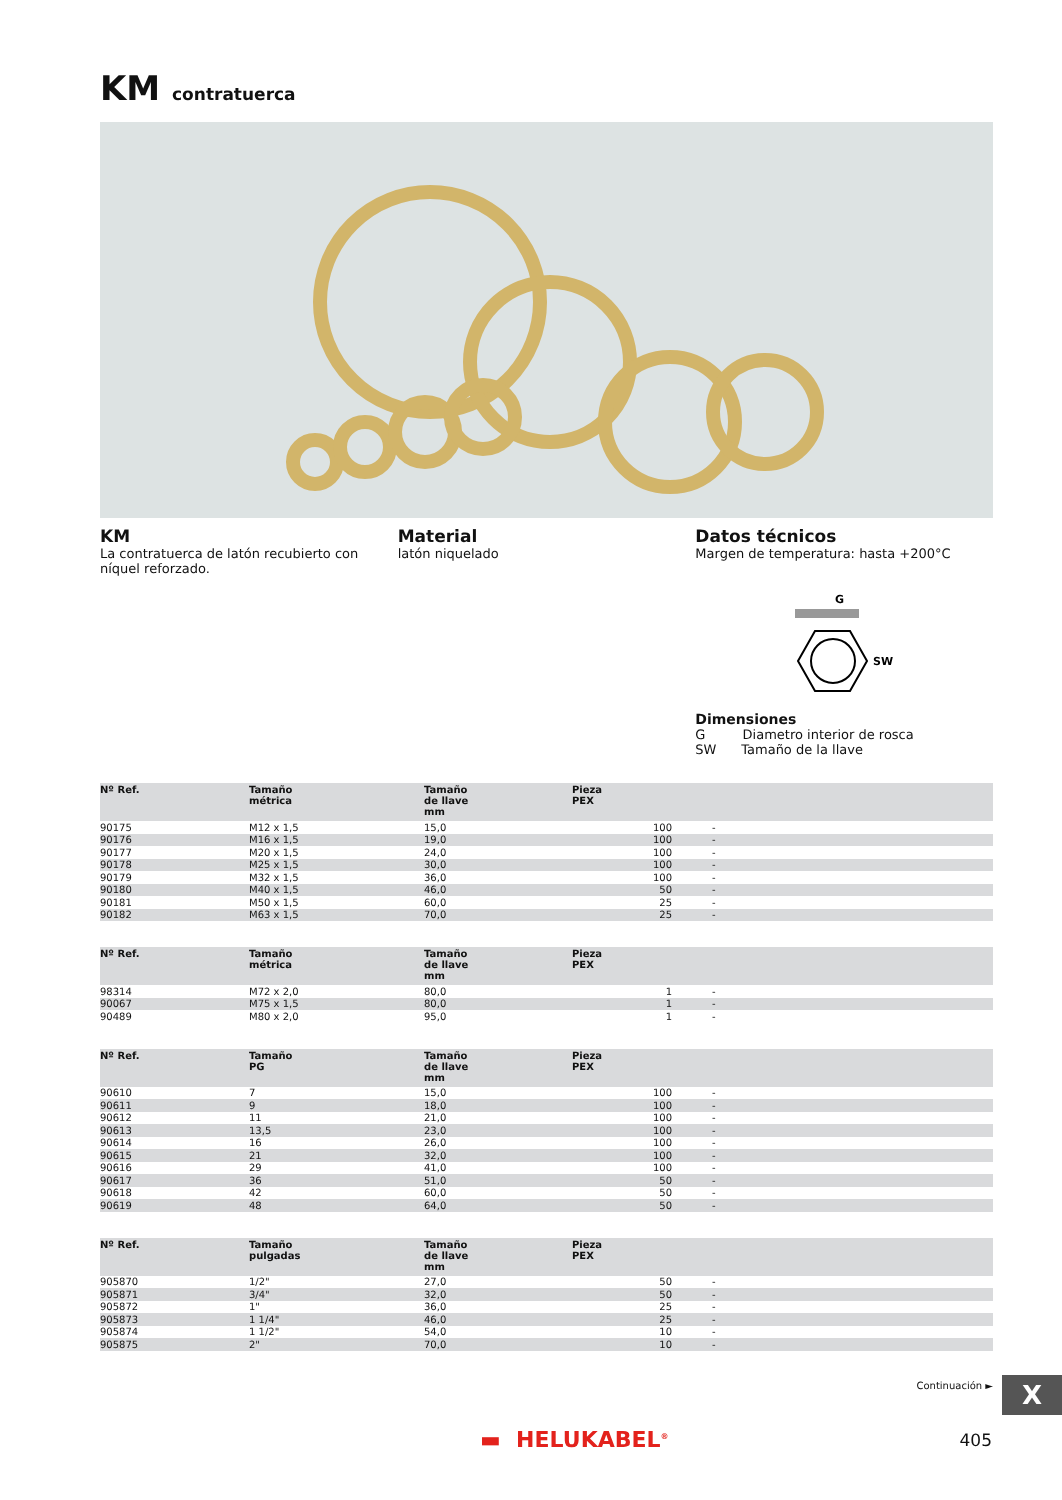KM contratuerca
KM
La contratuerca de latón recubierto con níquel reforzado.
Material
latón niquelado
Datos técnicos
Margen de temperatura: hasta +200°C
G
SW
Dimensiones
G Diametro interior de rosca
SW Tamaño de la llave
| Nº Ref. | Tamaño métrica | Tamaño de llave mm | Pieza PEX | |
| --- | --- | --- | --- | --- |
| 90175 | M12 x 1,5 | 15,0 | 100 | - |
| 90176 | M16 x 1,5 | 19,0 | 100 | - |
| 90177 | M20 x 1,5 | 24,0 | 100 | - |
| 90178 | M25 x 1,5 | 30,0 | 100 | - |
| 90179 | M32 x 1,5 | 36,0 | 100 | - |
| 90180 | M40 x 1,5 | 46,0 | 50 | - |
| 90181 | M50 x 1,5 | 60,0 | 25 | - |
| 90182 | M63 x 1,5 | 70,0 | 25 | - |
| Nº Ref. | Tamaño métrica | Tamaño de llave mm | Pieza PEX | |
| --- | --- | --- | --- | --- |
| 98314 | M72 x 2,0 | 80,0 | 1 | - |
| 90067 | M75 x 1,5 | 80,0 | 1 | - |
| 90489 | M80 x 2,0 | 95,0 | 1 | - |
| Nº Ref. | Tamaño PG | Tamaño de llave mm | Pieza PEX | |
| --- | --- | --- | --- | --- |
| 90610 | 7 | 15,0 | 100 | - |
| 90611 | 9 | 18,0 | 100 | - |
| 90612 | 11 | 21,0 | 100 | - |
| 90613 | 13,5 | 23,0 | 100 | - |
| 90614 | 16 | 26,0 | 100 | - |
| 90615 | 21 | 32,0 | 100 | - |
| 90616 | 29 | 41,0 | 100 | - |
| 90617 | 36 | 51,0 | 50 | - |
| 90618 | 42 | 60,0 | 50 | - |
| 90619 | 48 | 64,0 | 50 | - |
| Nº Ref. | Tamaño pulgadas | Tamaño de llave mm | Pieza PEX | |
| --- | --- | --- | --- | --- |
| 905870 | 1/2" | 27,0 | 50 | - |
| 905871 | 3/4" | 32,0 | 50 | - |
| 905872 | 1" | 36,0 | 25 | - |
| 905873 | 1 1/4" | 46,0 | 25 | - |
| 905874 | 1 1/2" | 54,0 | 10 | - |
| 905875 | 2" | 70,0 | 10 | - |
Continuación ► X
▬ HELUKABEL<sup>®</sup> 405